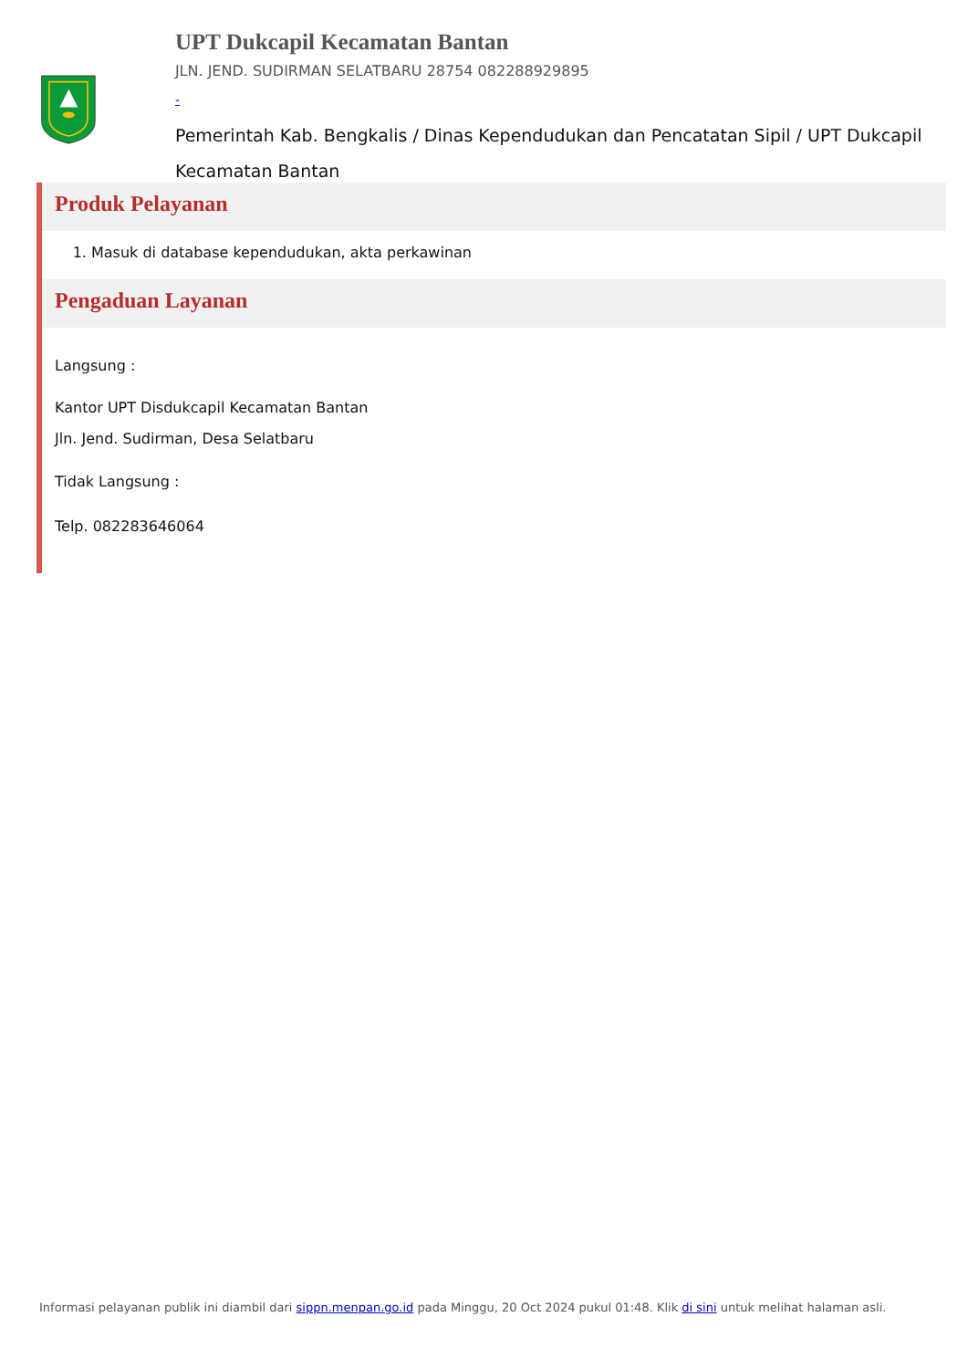UPT Dukcapil Kecamatan Bantan
JLN. JEND. SUDIRMAN SELATBARU 28754 082288929895
-
Pemerintah Kab. Bengkalis / Dinas Kependudukan dan Pencatatan Sipil / UPT Dukcapil Kecamatan Bantan
Produk Pelayanan
1. Masuk di database kependudukan, akta perkawinan
Pengaduan Layanan
Langsung :
Kantor UPT Disdukcapil Kecamatan Bantan
Jln. Jend. Sudirman, Desa Selatbaru
Tidak Langsung :
Telp. 082283646064
Informasi pelayanan publik ini diambil dari sippn.menpan.go.id pada Minggu, 20 Oct 2024 pukul 01:48. Klik di sini untuk melihat halaman asli.